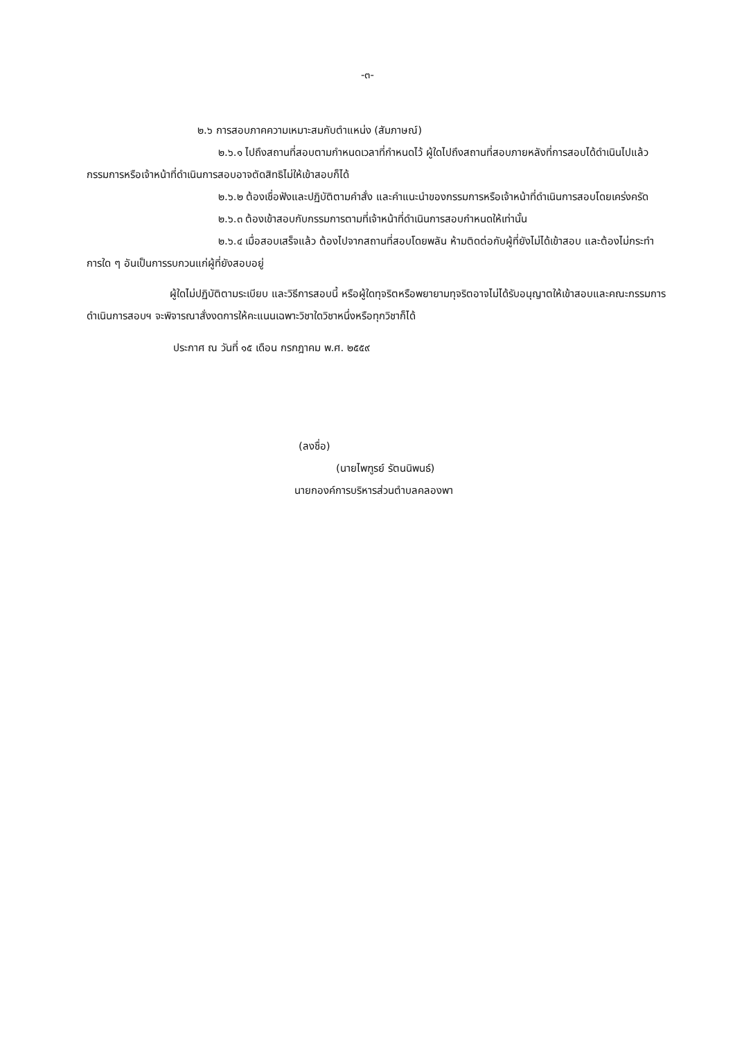-๓-
๒.๖ การสอบภาคความเหมาะสมกับตำแหน่ง (สัมภาษณ์)
๒.๖.๑ ไปถึงสถานที่สอบตามกำหนดเวลาที่กำหนดไว้ ผู้ใดไปถึงสถานที่สอบภายหลังที่การสอบได้ดำเนินไปแล้ว กรรมการหรือเจ้าหน้าที่ดำเนินการสอบอาจตัดสิทธิไม่ให้เข้าสอบก็ได้
๒.๖.๒ ต้องเชื่อฟังและปฏิบัติตามคำสั่ง และคำแนะนำของกรรมการหรือเจ้าหน้าที่ดำเนินการสอบโดยเคร่งครัด
๒.๖.๓ ต้องเข้าสอบกับกรรมการตามที่เจ้าหน้าที่ดำเนินการสอบกำหนดให้เท่านั้น
๒.๖.๔ เมื่อสอบเสร็จแล้ว ต้องไปจากสถานที่สอบโดยพลัน ห้ามติดต่อกับผู้ที่ยังไม่ได้เข้าสอบ และต้องไม่กระทำการใด ๆ อันเป็นการรบกวนแก่ผู้ที่ยังสอบอยู่
ผู้ใดไม่ปฏิบัติตามระเบียบ และวิธีการสอบนี้ หรือผู้ใดทุจริตหรือพยายามทุจริตอาจไม่ได้รับอนุญาตให้เข้าสอบและคณะกรรมการดำเนินการสอบฯ จะพิจารณาสั่งงดการให้คะแนนเฉพาะวิชาใดวิชาหนึ่งหรือทุกวิชาก็ได้
ประกาศ ณ วันที่ ๑๕ เดือน กรกฎาคม พ.ศ. ๒๕๕๙
(ลงชื่อ)
(นายไพฑูรย์ รัตนนิพนธ์)
นายกองค์การบริหารส่วนตำบลคลองพา